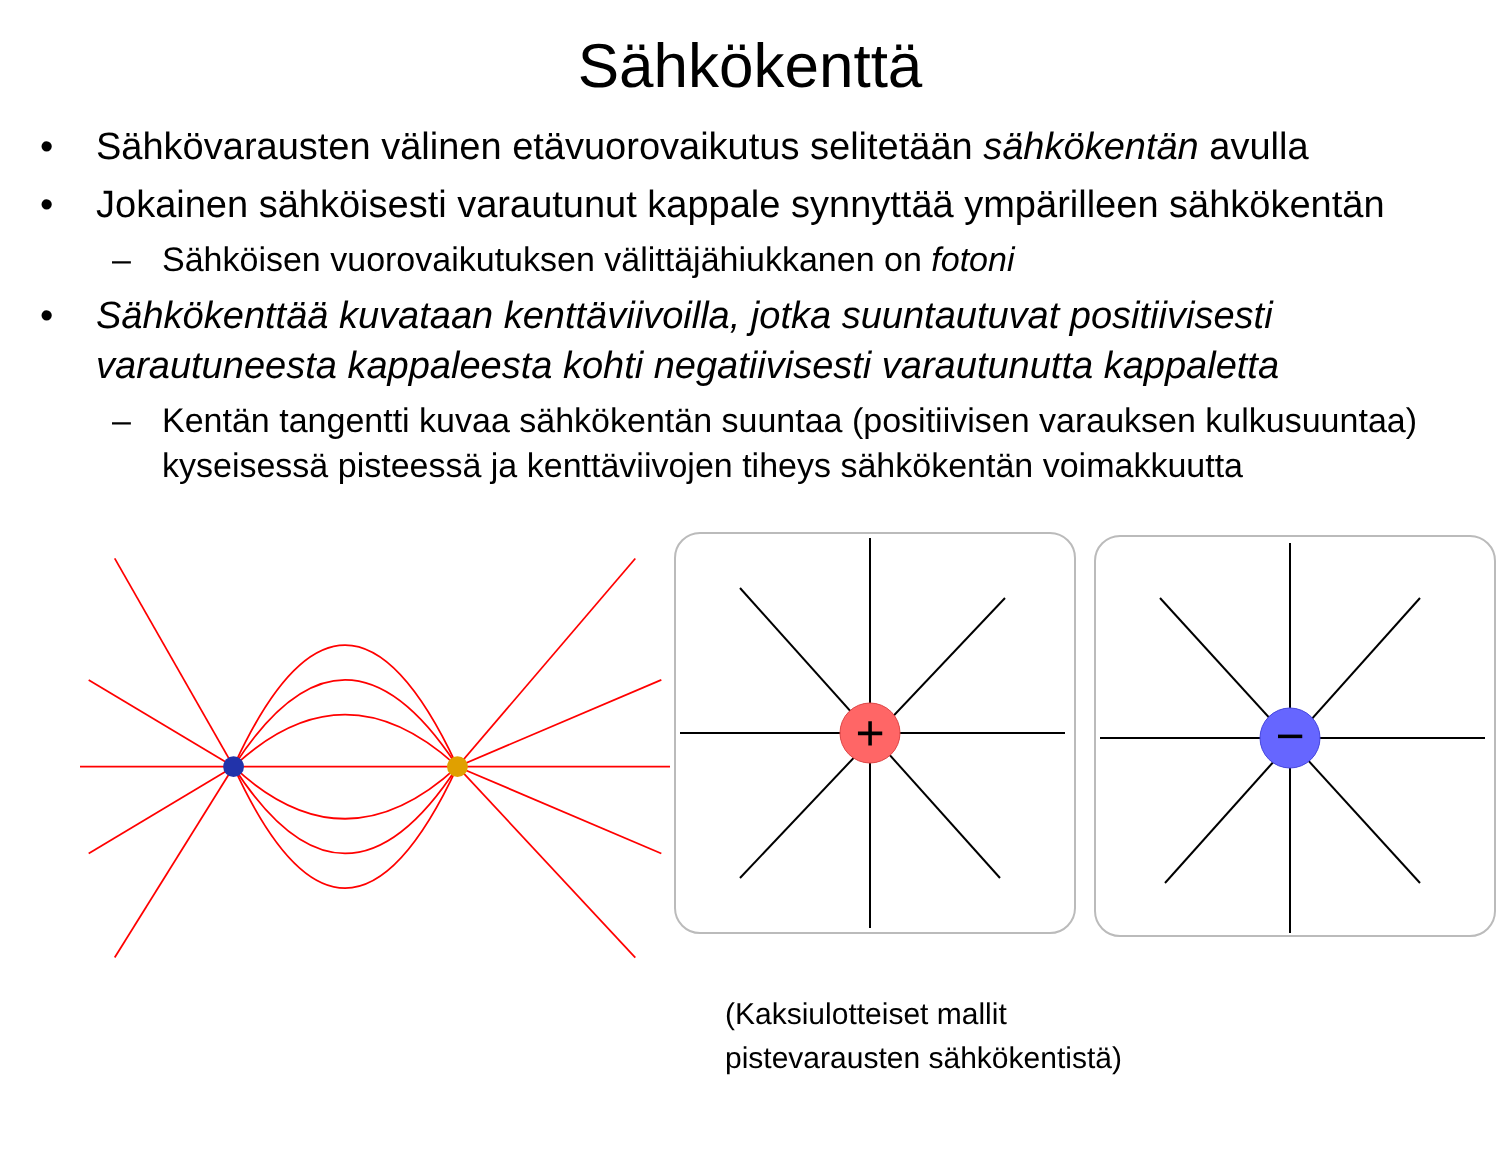Sähkökenttä
• Sähkövarausten välinen etävuorovaikutus selitetään sähkökentän avulla
• Jokainen sähköisesti varautunut kappale synnyttää ympärilleen sähkökentän
– Sähköisen vuorovaikutuksen välittäjähiukkanen on fotoni
• Sähkökenttää kuvataan kenttäviivoilla, jotka suuntautuvat positiivisesti varautuneesta kappaleesta kohti negatiivisesti varautunutta kappaletta
– Kentän tangentti kuvaa sähkökentän suuntaa (positiivisen varauksen kulkusuuntaa) kyseisessä pisteessä ja kenttäviivojen tiheys sähkökentän voimakkuutta
+
−
(Kaksiulotteiset mallit
pistevarausten sähkökentistä)